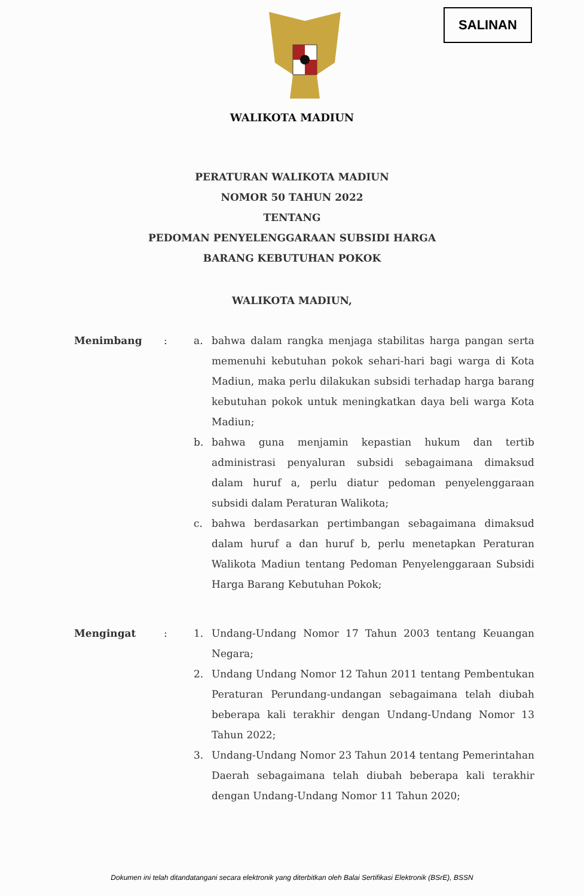SALINAN
WALIKOTA MADIUN
PERATURAN WALIKOTA MADIUN
NOMOR 50 TAHUN 2022
TENTANG
PEDOMAN PENYELENGGARAAN SUBSIDI HARGA
BARANG KEBUTUHAN POKOK
WALIKOTA MADIUN,
Menimbang : a. bahwa dalam rangka menjaga stabilitas harga pangan serta memenuhi kebutuhan pokok sehari-hari bagi warga di Kota Madiun, maka perlu dilakukan subsidi terhadap harga barang kebutuhan pokok untuk meningkatkan daya beli warga Kota Madiun;
b. bahwa guna menjamin kepastian hukum dan tertib administrasi penyaluran subsidi sebagaimana dimaksud dalam huruf a, perlu diatur pedoman penyelenggaraan subsidi dalam Peraturan Walikota;
c. bahwa berdasarkan pertimbangan sebagaimana dimaksud dalam huruf a dan huruf b, perlu menetapkan Peraturan Walikota Madiun tentang Pedoman Penyelenggaraan Subsidi Harga Barang Kebutuhan Pokok;
Mengingat : 1. Undang-Undang Nomor 17 Tahun 2003 tentang Keuangan Negara;
2. Undang Undang Nomor 12 Tahun 2011 tentang Pembentukan Peraturan Perundang-undangan sebagaimana telah diubah beberapa kali terakhir dengan Undang-Undang Nomor 13 Tahun 2022;
3. Undang-Undang Nomor 23 Tahun 2014 tentang Pemerintahan Daerah sebagaimana telah diubah beberapa kali terakhir dengan Undang-Undang Nomor 11 Tahun 2020;
Dokumen ini telah ditandatangani secara elektronik yang diterbitkan oleh Balai Sertifikasi Elektronik (BSrE), BSSN